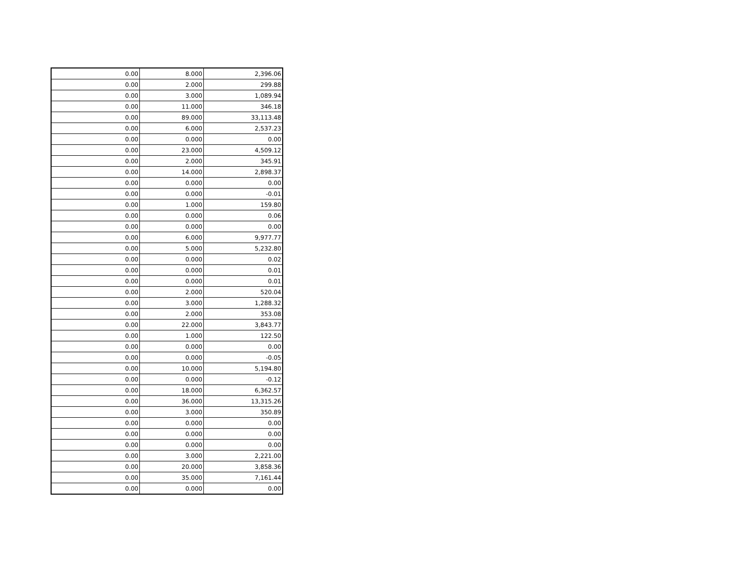| 0.00 | 8.000 | 2,396.06 |
| 0.00 | 2.000 | 299.88 |
| 0.00 | 3.000 | 1,089.94 |
| 0.00 | 11.000 | 346.18 |
| 0.00 | 89.000 | 33,113.48 |
| 0.00 | 6.000 | 2,537.23 |
| 0.00 | 0.000 | 0.00 |
| 0.00 | 23.000 | 4,509.12 |
| 0.00 | 2.000 | 345.91 |
| 0.00 | 14.000 | 2,898.37 |
| 0.00 | 0.000 | 0.00 |
| 0.00 | 0.000 | -0.01 |
| 0.00 | 1.000 | 159.80 |
| 0.00 | 0.000 | 0.06 |
| 0.00 | 0.000 | 0.00 |
| 0.00 | 6.000 | 9,977.77 |
| 0.00 | 5.000 | 5,232.80 |
| 0.00 | 0.000 | 0.02 |
| 0.00 | 0.000 | 0.01 |
| 0.00 | 0.000 | 0.01 |
| 0.00 | 2.000 | 520.04 |
| 0.00 | 3.000 | 1,288.32 |
| 0.00 | 2.000 | 353.08 |
| 0.00 | 22.000 | 3,843.77 |
| 0.00 | 1.000 | 122.50 |
| 0.00 | 0.000 | 0.00 |
| 0.00 | 0.000 | -0.05 |
| 0.00 | 10.000 | 5,194.80 |
| 0.00 | 0.000 | -0.12 |
| 0.00 | 18.000 | 6,362.57 |
| 0.00 | 36.000 | 13,315.26 |
| 0.00 | 3.000 | 350.89 |
| 0.00 | 0.000 | 0.00 |
| 0.00 | 0.000 | 0.00 |
| 0.00 | 0.000 | 0.00 |
| 0.00 | 3.000 | 2,221.00 |
| 0.00 | 20.000 | 3,858.36 |
| 0.00 | 35.000 | 7,161.44 |
| 0.00 | 0.000 | 0.00 |